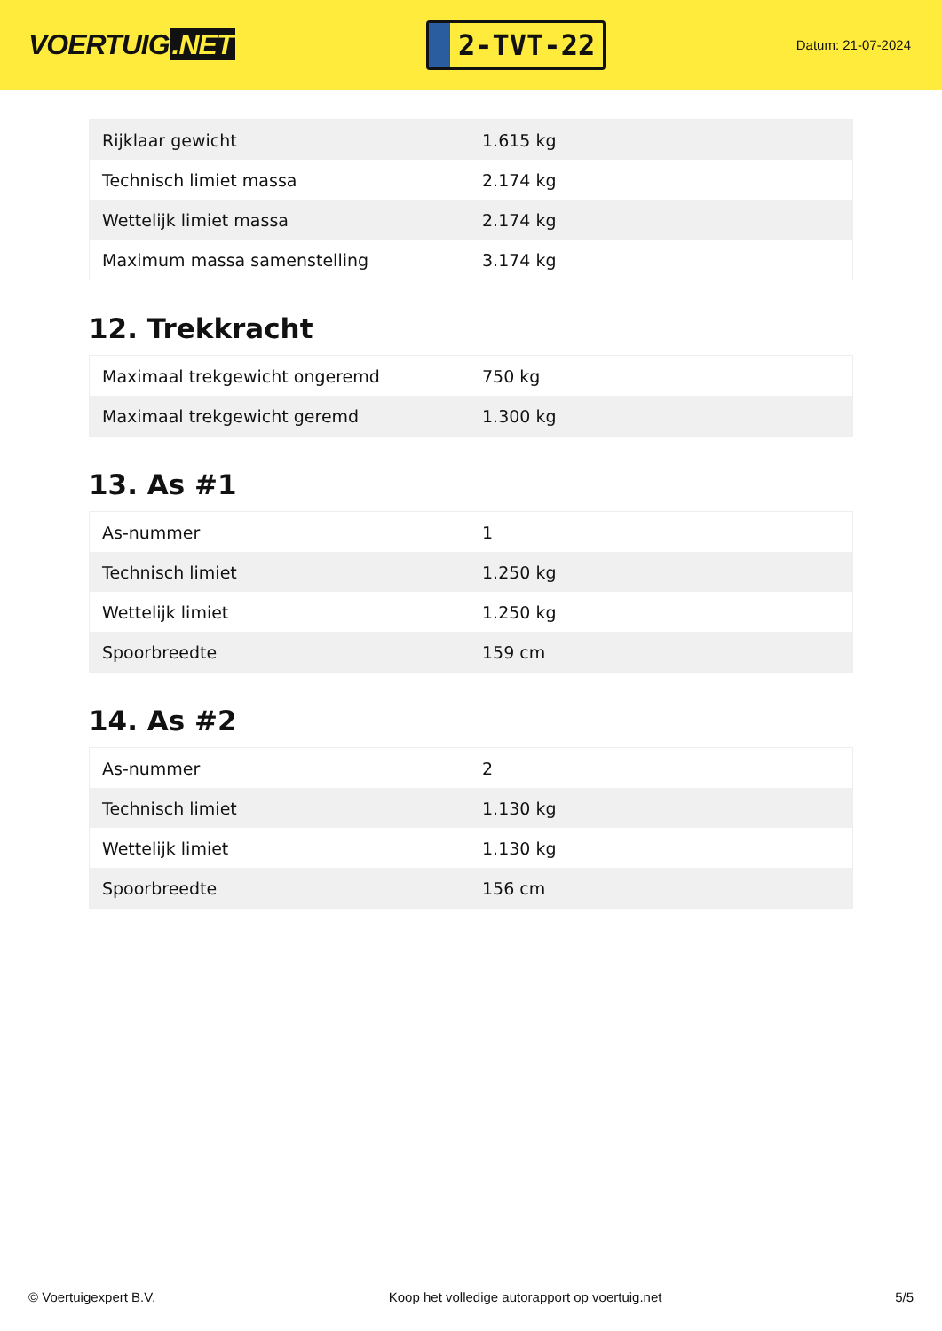VOERTUIG.NET
2-TVT-22
Datum: 21-07-2024
| Rijklaar gewicht | 1.615 kg |
| Technisch limiet massa | 2.174 kg |
| Wettelijk limiet massa | 2.174 kg |
| Maximum massa samenstelling | 3.174 kg |
12. Trekkracht
| Maximaal trekgewicht ongeremd | 750 kg |
| Maximaal trekgewicht geremd | 1.300 kg |
13. As #1
| As-nummer | 1 |
| Technisch limiet | 1.250 kg |
| Wettelijk limiet | 1.250 kg |
| Spoorbreedte | 159 cm |
14. As #2
| As-nummer | 2 |
| Technisch limiet | 1.130 kg |
| Wettelijk limiet | 1.130 kg |
| Spoorbreedte | 156 cm |
© Voertuigexpert B.V. Koop het volledige autorapport op voertuig.net 5/5